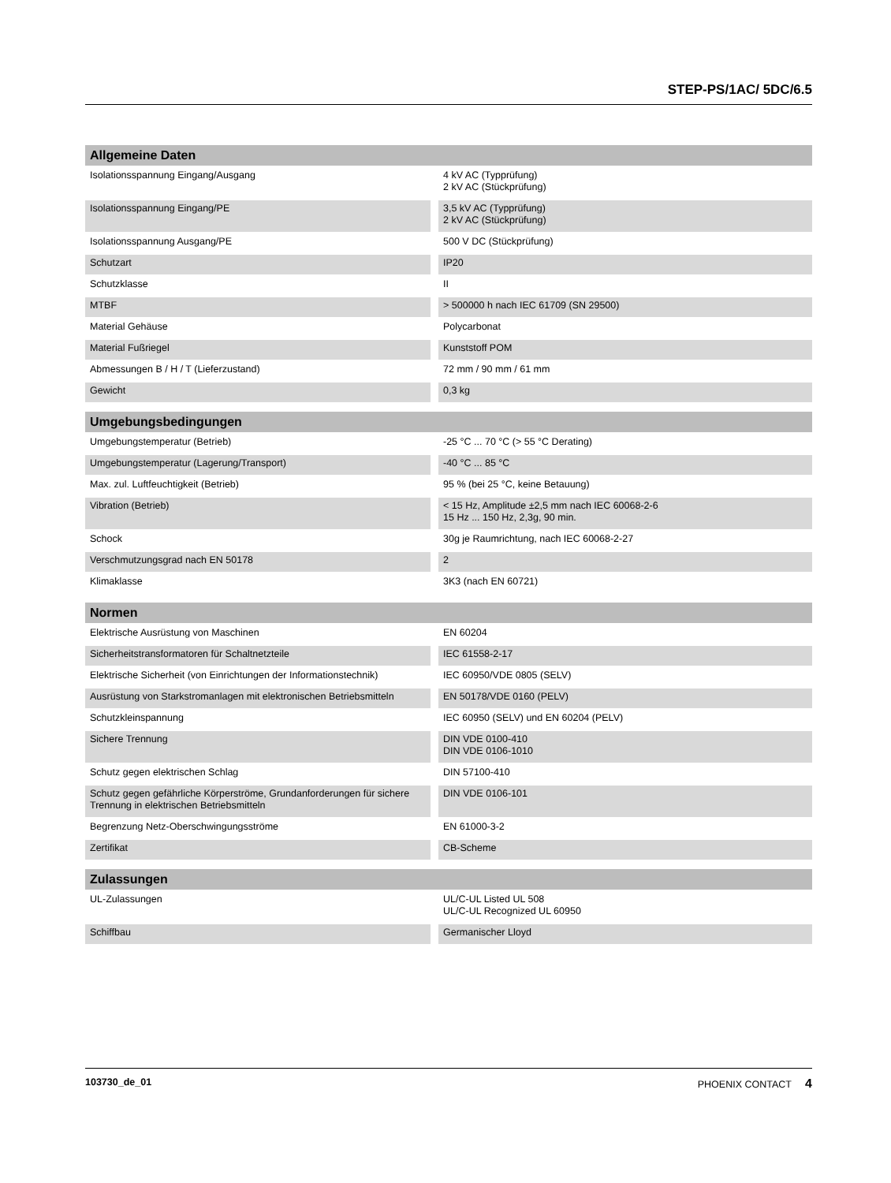STEP-PS/1AC/ 5DC/6.5
| Allgemeine Daten | |
| --- | --- |
| Isolationsspannung Eingang/Ausgang | 4 kV AC (Typprüfung) 2 kV AC (Stückprüfung) |
| Isolationsspannung Eingang/PE | 3,5 kV AC (Typprüfung) 2 kV AC (Stückprüfung) |
| Isolationsspannung Ausgang/PE | 500 V DC (Stückprüfung) |
| Schutzart | IP20 |
| Schutzklasse | II |
| MTBF | > 500000 h nach IEC 61709 (SN 29500) |
| Material Gehäuse | Polycarbonat |
| Material Fußriegel | Kunststoff POM |
| Abmessungen B / H / T (Lieferzustand) | 72 mm / 90 mm / 61 mm |
| Gewicht | 0,3 kg |
| Umgebungsbedingungen | |
| --- | --- |
| Umgebungstemperatur (Betrieb) | -25 °C ... 70 °C (> 55 °C Derating) |
| Umgebungstemperatur (Lagerung/Transport) | -40 °C ... 85 °C |
| Max. zul. Luftfeuchtigkeit (Betrieb) | 95 % (bei 25 °C, keine Betauung) |
| Vibration (Betrieb) | < 15 Hz, Amplitude ±2,5 mm nach IEC 60068-2-6 15 Hz ... 150 Hz, 2,3g, 90 min. |
| Schock | 30g je Raumrichtung, nach IEC 60068-2-27 |
| Verschmutzungsgrad nach EN 50178 | 2 |
| Klimaklasse | 3K3 (nach EN 60721) |
| Normen | |
| --- | --- |
| Elektrische Ausrüstung von Maschinen | EN 60204 |
| Sicherheitstransformatoren für Schaltnetzteile | IEC 61558-2-17 |
| Elektrische Sicherheit (von Einrichtungen der Informationstechnik) | IEC 60950/VDE 0805 (SELV) |
| Ausrüstung von Starkstromanlagen mit elektronischen Betriebsmitteln | EN 50178/VDE 0160 (PELV) |
| Schutzkleinspannung | IEC 60950 (SELV) und EN 60204 (PELV) |
| Sichere Trennung | DIN VDE 0100-410 DIN VDE 0106-1010 |
| Schutz gegen elektrischen Schlag | DIN 57100-410 |
| Schutz gegen gefährliche Körperströme, Grundanforderungen für sichere Trennung in elektrischen Betriebsmitteln | DIN VDE 0106-101 |
| Begrenzung Netz-Oberschwingungsströme | EN 61000-3-2 |
| Zertifikat | CB-Scheme |
| Zulassungen | |
| --- | --- |
| UL-Zulassungen | UL/C-UL Listed UL 508 UL/C-UL Recognized UL 60950 |
| Schiffbau | Germanischer Lloyd |
103730_de_01 PHOENIX CONTACT 4